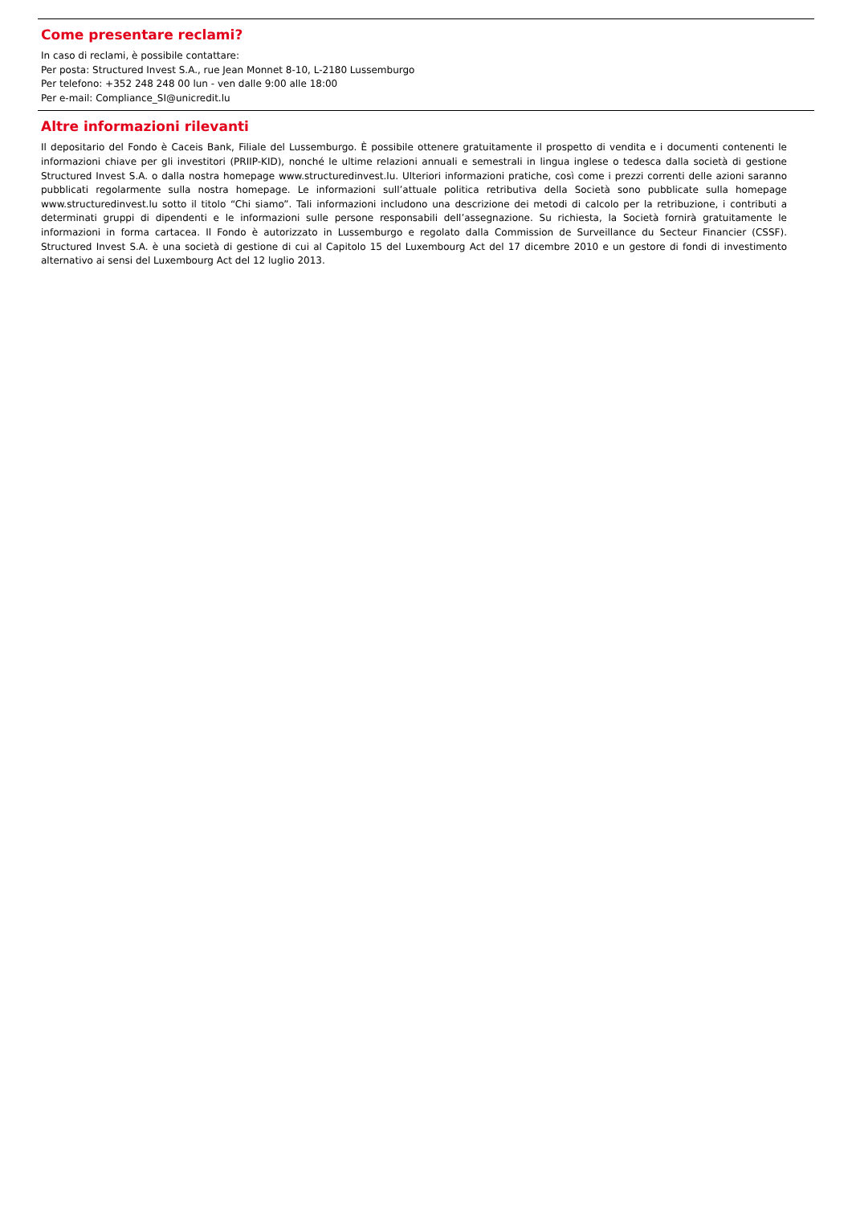Come presentare reclami?
In caso di reclami, è possibile contattare:
Per posta: Structured Invest S.A., rue Jean Monnet 8-10, L-2180 Lussemburgo
Per telefono: +352 248 248 00 lun - ven dalle 9:00 alle 18:00
Per e-mail: Compliance_SI@unicredit.lu
Altre informazioni rilevanti
Il depositario del Fondo è Caceis Bank, Filiale del Lussemburgo. È possibile ottenere gratuitamente il prospetto di vendita e i documenti contenenti le informazioni chiave per gli investitori (PRIIP-KID), nonché le ultime relazioni annuali e semestrali in lingua inglese o tedesca dalla società di gestione Structured Invest S.A. o dalla nostra homepage www.structuredinvest.lu. Ulteriori informazioni pratiche, così come i prezzi correnti delle azioni saranno pubblicati regolarmente sulla nostra homepage. Le informazioni sull’attuale politica retributiva della Società sono pubblicate sulla homepage www.structuredinvest.lu sotto il titolo “Chi siamo”. Tali informazioni includono una descrizione dei metodi di calcolo per la retribuzione, i contributi a determinati gruppi di dipendenti e le informazioni sulle persone responsabili dell’assegnazione. Su richiesta, la Società fornirà gratuitamente le informazioni in forma cartacea. Il Fondo è autorizzato in Lussemburgo e regolato dalla Commission de Surveillance du Secteur Financier (CSSF). Structured Invest S.A. è una società di gestione di cui al Capitolo 15 del Luxembourg Act del 17 dicembre 2010 e un gestore di fondi di investimento alternativo ai sensi del Luxembourg Act del 12 luglio 2013.